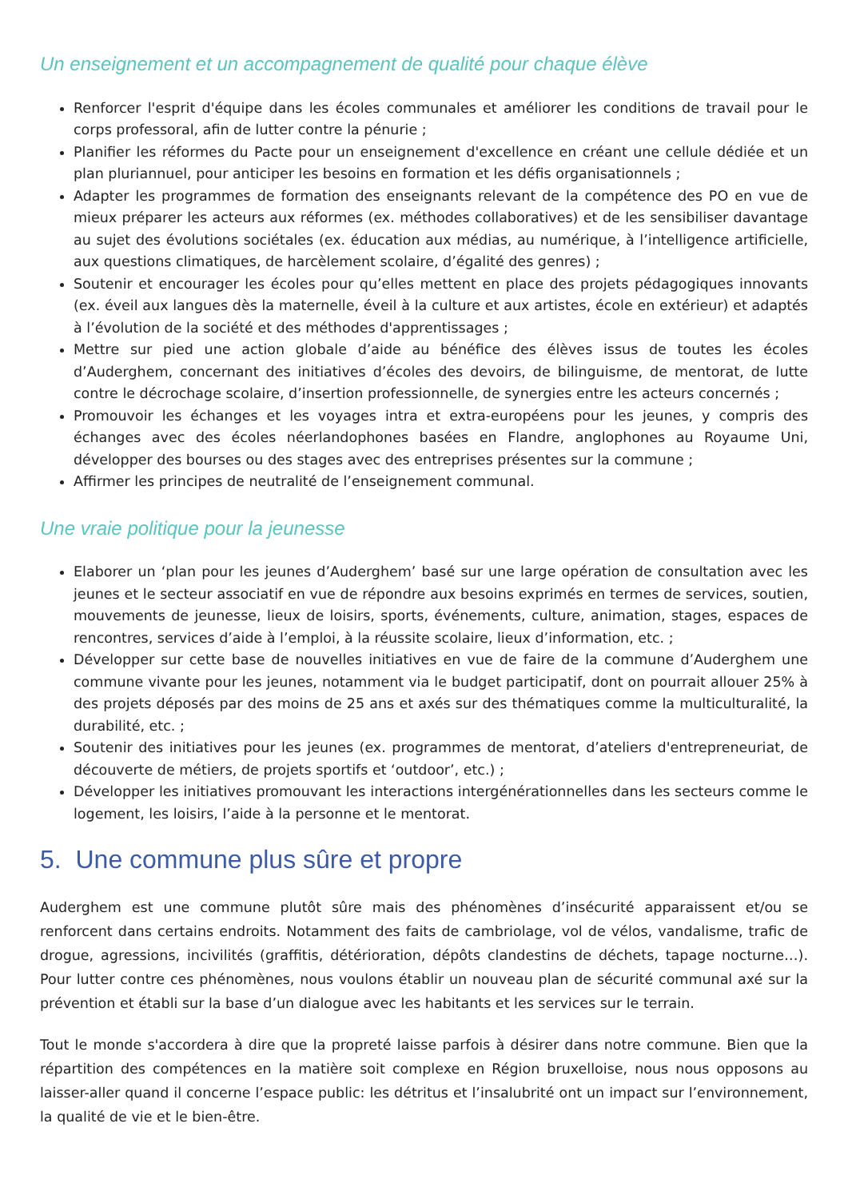Un enseignement et un accompagnement de qualité pour chaque élève
Renforcer l'esprit d'équipe dans les écoles communales et améliorer les conditions de travail pour le corps professoral, afin de lutter contre la pénurie ;
Planifier les réformes du Pacte pour un enseignement d'excellence en créant une cellule dédiée et un plan pluriannuel, pour anticiper les besoins en formation et les défis organisationnels ;
Adapter les programmes de formation des enseignants relevant de la compétence des PO en vue de mieux préparer les acteurs aux réformes (ex. méthodes collaboratives) et de les sensibiliser davantage au sujet des évolutions sociétales (ex. éducation aux médias, au numérique, à l’intelligence artificielle, aux questions climatiques, de harcèlement scolaire, d’égalité des genres) ;
Soutenir et encourager les écoles pour qu’elles mettent en place des projets pédagogiques innovants (ex. éveil aux langues dès la maternelle, éveil à la culture et aux artistes, école en extérieur) et adaptés à l’évolution de la société et des méthodes d'apprentissages ;
Mettre sur pied une action globale d’aide au bénéfice des élèves issus de toutes les écoles d’Auderghem, concernant des initiatives d’écoles des devoirs, de bilinguisme, de mentorat, de lutte contre le décrochage scolaire, d’insertion professionnelle, de synergies entre les acteurs concernés ;
Promouvoir les échanges et les voyages intra et extra-européens pour les jeunes, y compris des échanges avec des écoles néerlandophones basées en Flandre, anglophones au Royaume Uni, développer des bourses ou des stages avec des entreprises présentes sur la commune ;
Affirmer les principes de neutralité de l’enseignement communal.
Une vraie politique pour la jeunesse
Elaborer un ‘plan pour les jeunes d’Auderghem’ basé sur une large opération de consultation avec les jeunes et le secteur associatif en vue de répondre aux besoins exprimés en termes de services, soutien, mouvements de jeunesse, lieux de loisirs, sports, événements, culture, animation, stages, espaces de rencontres, services d’aide à l’emploi, à la réussite scolaire, lieux d’information, etc. ;
Développer sur cette base de nouvelles initiatives en vue de faire de la commune d’Auderghem une commune vivante pour les jeunes, notamment via le budget participatif, dont on pourrait allouer 25% à des projets déposés par des moins de 25 ans et axés sur des thématiques comme la multiculturalité, la durabilité, etc. ;
Soutenir des initiatives pour les jeunes (ex. programmes de mentorat, d’ateliers d'entrepreneuriat, de découverte de métiers, de projets sportifs et ‘outdoor’, etc.) ;
Développer les initiatives promouvant les interactions intergénérationnelles dans les secteurs comme le logement, les loisirs, l’aide à la personne et le mentorat.
5. Une commune plus sûre et propre
Auderghem est une commune plutôt sûre mais des phénomènes d’insécurité apparaissent et/ou se renforcent dans certains endroits. Notamment des faits de cambriolage, vol de vélos, vandalisme, trafic de drogue, agressions, incivilités (graffitis, détérioration, dépôts clandestins de déchets, tapage nocturne…). Pour lutter contre ces phénomènes, nous voulons établir un nouveau plan de sécurité communal axé sur la prévention et établi sur la base d’un dialogue avec les habitants et les services sur le terrain.
Tout le monde s'accordera à dire que la propreté laisse parfois à désirer dans notre commune. Bien que la répartition des compétences en la matière soit complexe en Région bruxelloise, nous nous opposons au laisser-aller quand il concerne l’espace public: les détritus et l’insalubrité ont un impact sur l’environnement, la qualité de vie et le bien-être.